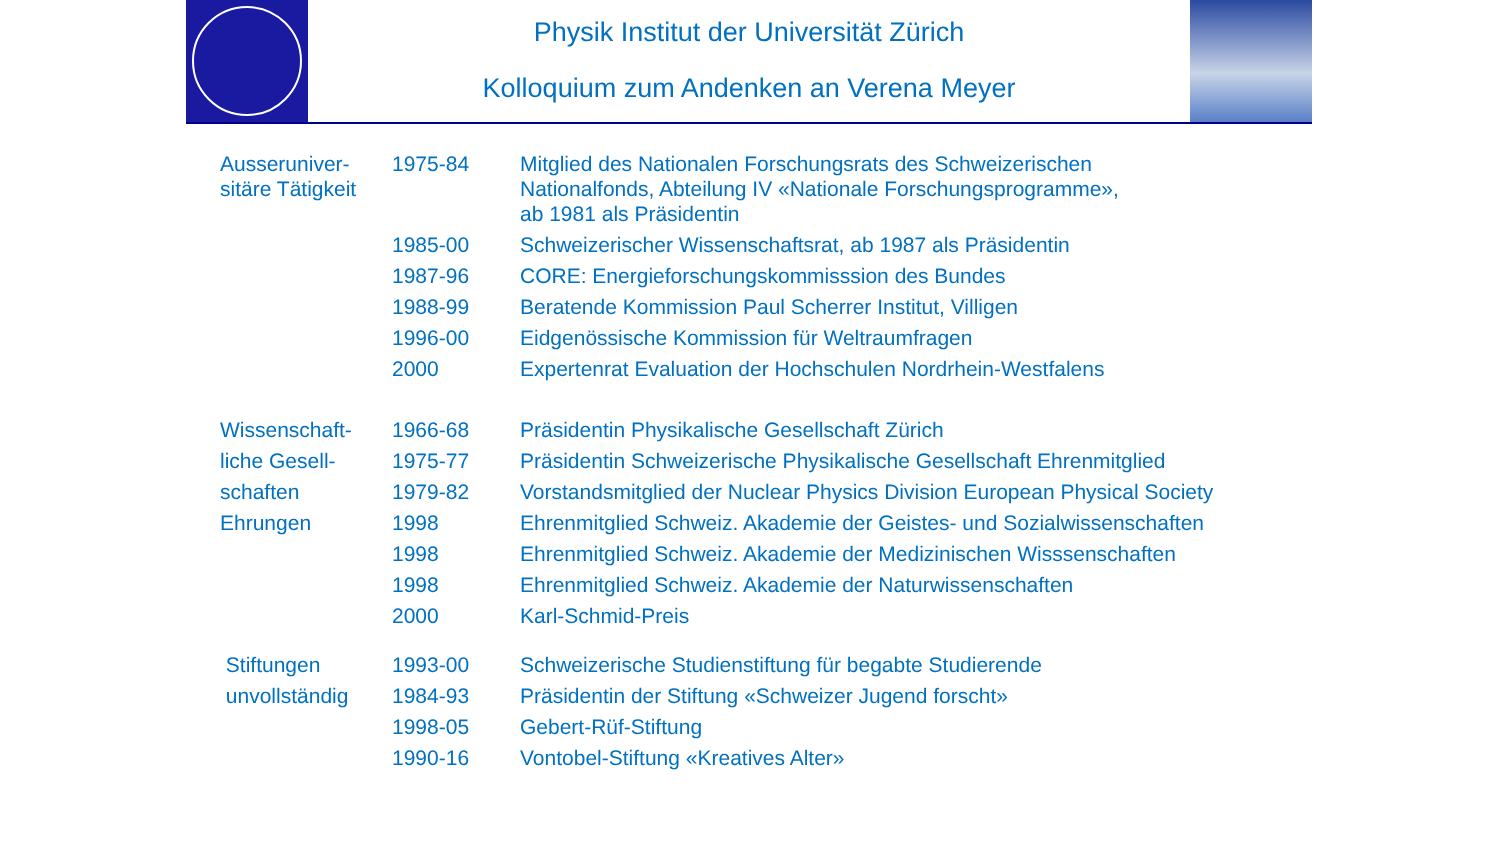Physik Institut der Universität Zürich
Kolloquium zum Andenken an Verena Meyer
| Ausseruniver- sitäre Tätigkeit | 1975-84 | Mitglied des Nationalen Forschungsrats des Schweizerischen Nationalfonds, Abteilung IV «Nationale Forschungsprogramme», ab 1981 als Präsidentin |
| | 1985-00 | Schweizerischer Wissenschaftsrat, ab 1987 als Präsidentin |
| | 1987-96 | CORE: Energieforschungskommisssion des Bundes |
| | 1988-99 | Beratende Kommission Paul Scherrer Institut, Villigen |
| | 1996-00 | Eidgenössische Kommission für Weltraumfragen |
| | 2000 | Expertenrat Evaluation der Hochschulen Nordrhein-Westfalens |
| Wissenschaft- | 1966-68 | Präsidentin Physikalische Gesellschaft Zürich |
| liche Gesell- | 1975-77 | Präsidentin Schweizerische Physikalische Gesellschaft Ehrenmitglied |
| schaften | 1979-82 | Vorstandsmitglied der Nuclear Physics Division European Physical Society |
| Ehrungen | 1998 | Ehrenmitglied Schweiz. Akademie der Geistes- und Sozialwissenschaften |
| | 1998 | Ehrenmitglied Schweiz. Akademie der Medizinischen Wisssenschaften |
| | 1998 | Ehrenmitglied Schweiz. Akademie der Naturwissenschaften |
| | 2000 | Karl-Schmid-Preis |
| Stiftungen | 1993-00 | Schweizerische Studienstiftung für begabte Studierende |
| unvollständig | 1984-93 | Präsidentin der Stiftung «Schweizer Jugend forscht» |
| | 1998-05 | Gebert-Rüf-Stiftung |
| | 1990-16 | Vontobel-Stiftung «Kreatives Alter» |